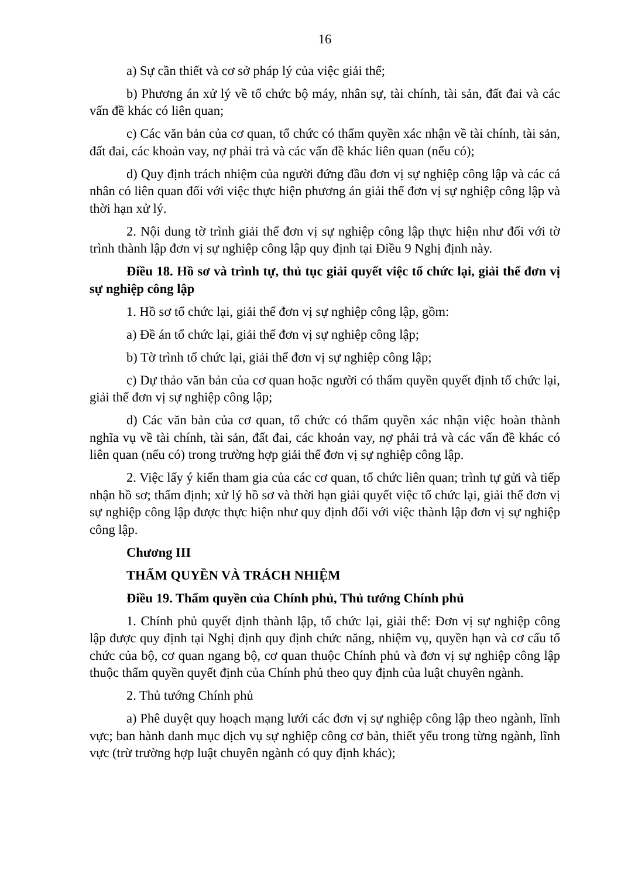16
a) Sự cần thiết và cơ sở pháp lý của việc giải thể;
b) Phương án xử lý về tổ chức bộ máy, nhân sự, tài chính, tài sản, đất đai và các vấn đề khác có liên quan;
c) Các văn bản của cơ quan, tổ chức có thẩm quyền xác nhận về tài chính, tài sản, đất đai, các khoản vay, nợ phải trả và các vấn đề khác liên quan (nếu có);
d) Quy định trách nhiệm của người đứng đầu đơn vị sự nghiệp công lập và các cá nhân có liên quan đối với việc thực hiện phương án giải thể đơn vị sự nghiệp công lập và thời hạn xử lý.
2. Nội dung tờ trình giải thể đơn vị sự nghiệp công lập thực hiện như đối với tờ trình thành lập đơn vị sự nghiệp công lập quy định tại Điều 9 Nghị định này.
Điều 18. Hồ sơ và trình tự, thủ tục giải quyết việc tổ chức lại, giải thể đơn vị sự nghiệp công lập
1. Hồ sơ tổ chức lại, giải thể đơn vị sự nghiệp công lập, gồm:
a) Đề án tổ chức lại, giải thể đơn vị sự nghiệp công lập;
b) Tờ trình tổ chức lại, giải thể đơn vị sự nghiệp công lập;
c) Dự thảo văn bản của cơ quan hoặc người có thẩm quyền quyết định tổ chức lại, giải thể đơn vị sự nghiệp công lập;
d) Các văn bản của cơ quan, tổ chức có thẩm quyền xác nhận việc hoàn thành nghĩa vụ về tài chính, tài sản, đất đai, các khoản vay, nợ phải trả và các vấn đề khác có liên quan (nếu có) trong trường hợp giải thể đơn vị sự nghiệp công lập.
2. Việc lấy ý kiến tham gia của các cơ quan, tổ chức liên quan; trình tự gửi và tiếp nhận hồ sơ; thẩm định; xử lý hồ sơ và thời hạn giải quyết việc tổ chức lại, giải thể đơn vị sự nghiệp công lập được thực hiện như quy định đối với việc thành lập đơn vị sự nghiệp công lập.
Chương III
THẨM QUYỀN VÀ TRÁCH NHIỆM
Điều 19. Thẩm quyền của Chính phủ, Thủ tướng Chính phủ
1. Chính phủ quyết định thành lập, tổ chức lại, giải thể: Đơn vị sự nghiệp công lập được quy định tại Nghị định quy định chức năng, nhiệm vụ, quyền hạn và cơ cấu tổ chức của bộ, cơ quan ngang bộ, cơ quan thuộc Chính phủ và đơn vị sự nghiệp công lập thuộc thẩm quyền quyết định của Chính phủ theo quy định của luật chuyên ngành.
2. Thủ tướng Chính phủ
a) Phê duyệt quy hoạch mạng lưới các đơn vị sự nghiệp công lập theo ngành, lĩnh vực; ban hành danh mục dịch vụ sự nghiệp công cơ bản, thiết yếu trong từng ngành, lĩnh vực (trừ trường hợp luật chuyên ngành có quy định khác);